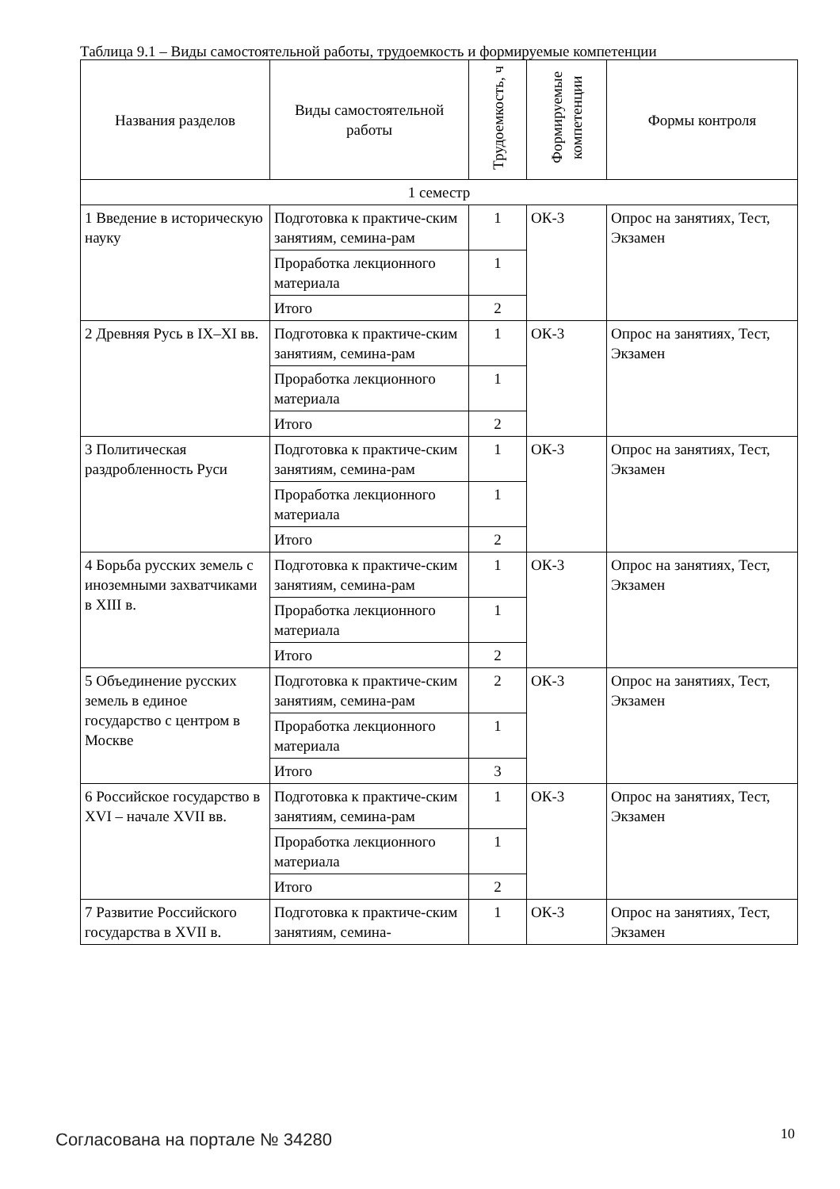Таблица 9.1 – Виды самостоятельной работы, трудоемкость и формируемые компетенции
| Названия разделов | Виды самостоятельной работы | Трудоемкость, ч | Формируемые компетенции | Формы контроля |
| --- | --- | --- | --- | --- |
| 1 семестр | | | | |
| 1 Введение в историческую науку | Подготовка к практиче-ским занятиям, семина-рам | 1 | ОК-3 | Опрос на занятиях, Тест, Экзамен |
| | Проработка лекционного материала | 1 | | |
| | Итого | 2 | | |
| 2 Древняя Русь в IX–XI вв. | Подготовка к практиче-ским занятиям, семина-рам | 1 | ОК-3 | Опрос на занятиях, Тест, Экзамен |
| | Проработка лекционного материала | 1 | | |
| | Итого | 2 | | |
| 3 Политическая раздробленность Руси | Подготовка к практиче-ским занятиям, семина-рам | 1 | ОК-3 | Опрос на занятиях, Тест, Экзамен |
| | Проработка лекционного материала | 1 | | |
| | Итого | 2 | | |
| 4 Борьба русских земель с иноземными захватчиками в XIII в. | Подготовка к практиче-ским занятиям, семина-рам | 1 | ОК-3 | Опрос на занятиях, Тест, Экзамен |
| | Проработка лекционного материала | 1 | | |
| | Итого | 2 | | |
| 5 Объединение русских земель в единое государство с центром в Москве | Подготовка к практиче-ским занятиям, семина-рам | 2 | ОК-3 | Опрос на занятиях, Тест, Экзамен |
| | Проработка лекционного материала | 1 | | |
| | Итого | 3 | | |
| 6 Российское государство в XVI – начале XVII вв. | Подготовка к практиче-ским занятиям, семина-рам | 1 | ОК-3 | Опрос на занятиях, Тест, Экзамен |
| | Проработка лекционного материала | 1 | | |
| | Итого | 2 | | |
| 7 Развитие Российского государства в XVII в. | Подготовка к практиче-ским занятиям, семина- | 1 | ОК-3 | Опрос на занятиях, Тест, Экзамен |
Согласована на портале № 34280 10